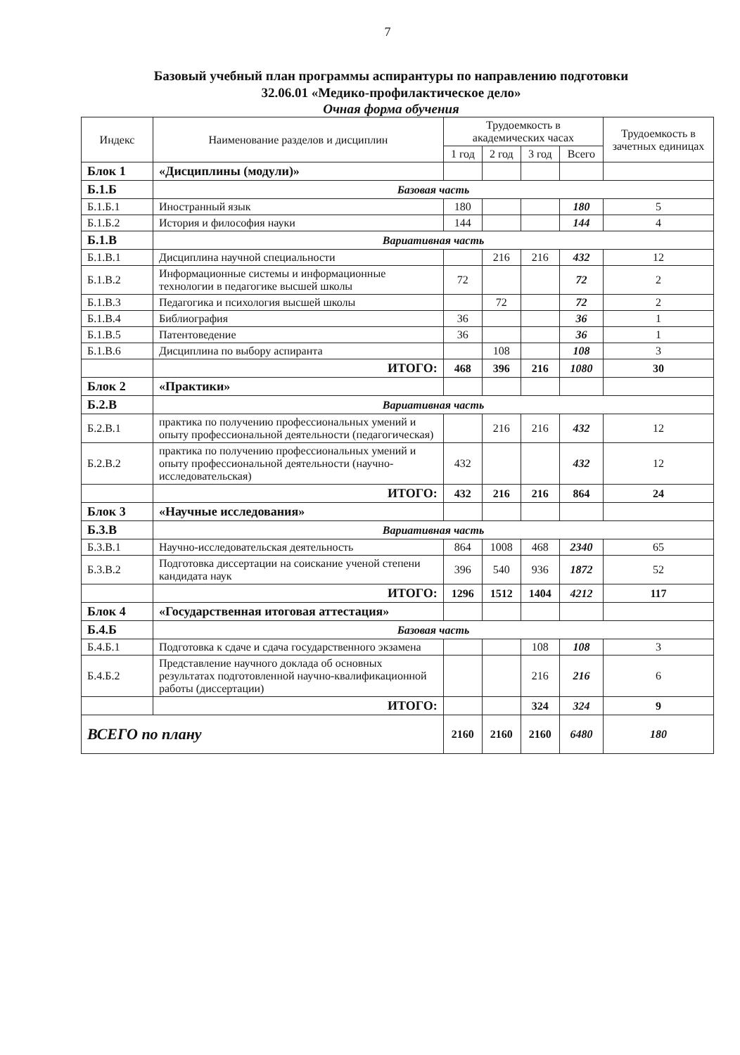7
Базовый учебный план программы аспирантуры по направлению подготовки
32.06.01 «Медико-профилактическое дело»
Очная форма обучения
| Индекс | Наименование разделов и дисциплин | Трудоемкость в академических часах | | | | Трудоемкость в зачетных единицах |
| --- | --- | --- | --- | --- | --- | --- |
| | | 1 год | 2 год | 3 год | Всего | |
| Блок 1 | «Дисциплины (модули)» | | | | | |
| Б.1.Б | Базовая часть | | | | | |
| Б.1.Б.1 | Иностранный язык | 180 | | | 180 | 5 |
| Б.1.Б.2 | История и философия науки | 144 | | | 144 | 4 |
| Б.1.В | Вариативная часть | | | | | |
| Б.1.В.1 | Дисциплина научной специальности | | 216 | 216 | 432 | 12 |
| Б.1.В.2 | Информационные системы и информационные технологии в педагогике высшей школы | 72 | | | 72 | 2 |
| Б.1.В.3 | Педагогика и психология высшей школы | | 72 | | 72 | 2 |
| Б.1.В.4 | Библиография | 36 | | | 36 | 1 |
| Б.1.В.5 | Патентоведение | 36 | | | 36 | 1 |
| Б.1.В.6 | Дисциплина по выбору аспиранта | | 108 | | 108 | 3 |
| | ИТОГО: | 468 | 396 | 216 | 1080 | 30 |
| Блок 2 | «Практики» | | | | | |
| Б.2.В | Вариативная часть | | | | | |
| Б.2.В.1 | практика по получению профессиональных умений и опыту профессиональной деятельности (педагогическая) | | 216 | 216 | 432 | 12 |
| Б.2.В.2 | практика по получению профессиональных умений и опыту профессиональной деятельности (научно-исследовательская) | 432 | | | 432 | 12 |
| | ИТОГО: | 432 | 216 | 216 | 864 | 24 |
| Блок 3 | «Научные исследования» | | | | | |
| Б.3.В | Вариативная часть | | | | | |
| Б.3.В.1 | Научно-исследовательская деятельность | 864 | 1008 | 468 | 2340 | 65 |
| Б.3.В.2 | Подготовка диссертации на соискание ученой степени кандидата наук | 396 | 540 | 936 | 1872 | 52 |
| | ИТОГО: | 1296 | 1512 | 1404 | 4212 | 117 |
| Блок 4 | «Государственная итоговая аттестация» | | | | | |
| Б.4.Б | Базовая часть | | | | | |
| Б.4.Б.1 | Подготовка к сдаче и сдача государственного экзамена | | | 108 | 108 | 3 |
| Б.4.Б.2 | Представление научного доклада об основных результатах подготовленной научно-квалификационной работы (диссертации) | | | 216 | 216 | 6 |
| | ИТОГО: | | | 324 | 324 | 9 |
| ВСЕГО по плану | | 2160 | 2160 | 2160 | 6480 | 180 |